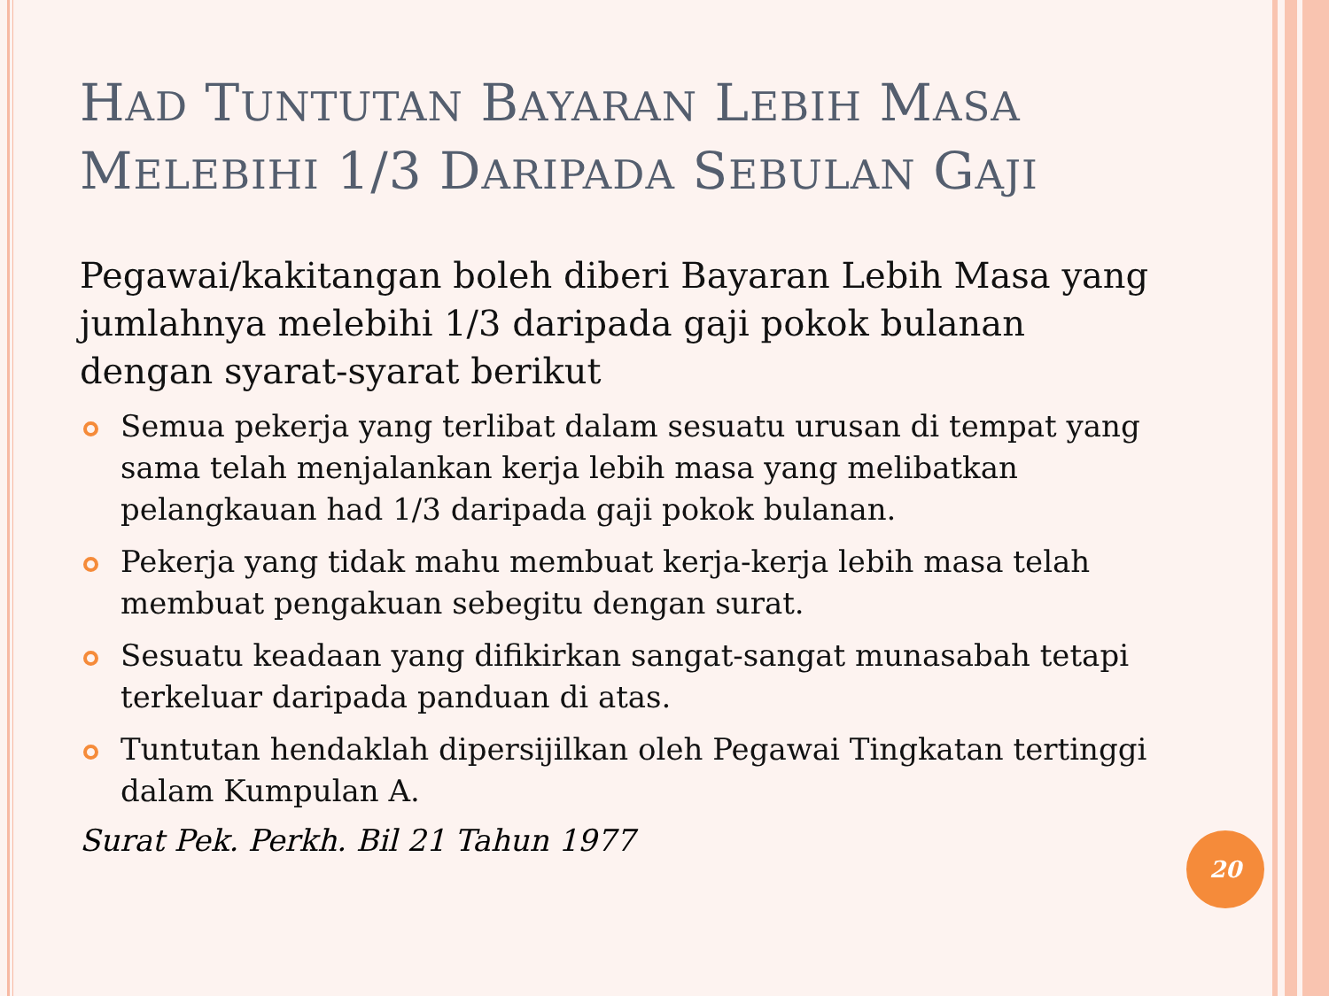HAD TUNTUTAN BAYARAN LEBIH MASA
MELEBIHI 1/3 DARIPADA SEBULAN GAJI
Pegawai/kakitangan boleh diberi Bayaran Lebih Masa yang jumlahnya melebihi 1/3 daripada gaji pokok bulanan dengan syarat-syarat berikut
Semua pekerja yang terlibat dalam sesuatu urusan di tempat yang sama telah menjalankan kerja lebih masa yang melibatkan pelangkauan had 1/3 daripada gaji pokok bulanan.
Pekerja yang tidak mahu membuat kerja-kerja lebih masa telah membuat pengakuan sebegitu dengan surat.
Sesuatu keadaan yang difikirkan sangat-sangat munasabah tetapi terkeluar daripada panduan di atas.
Tuntutan hendaklah dipersijilkan oleh Pegawai Tingkatan tertinggi dalam Kumpulan A.
Surat Pek. Perkh. Bil 21 Tahun 1977
20